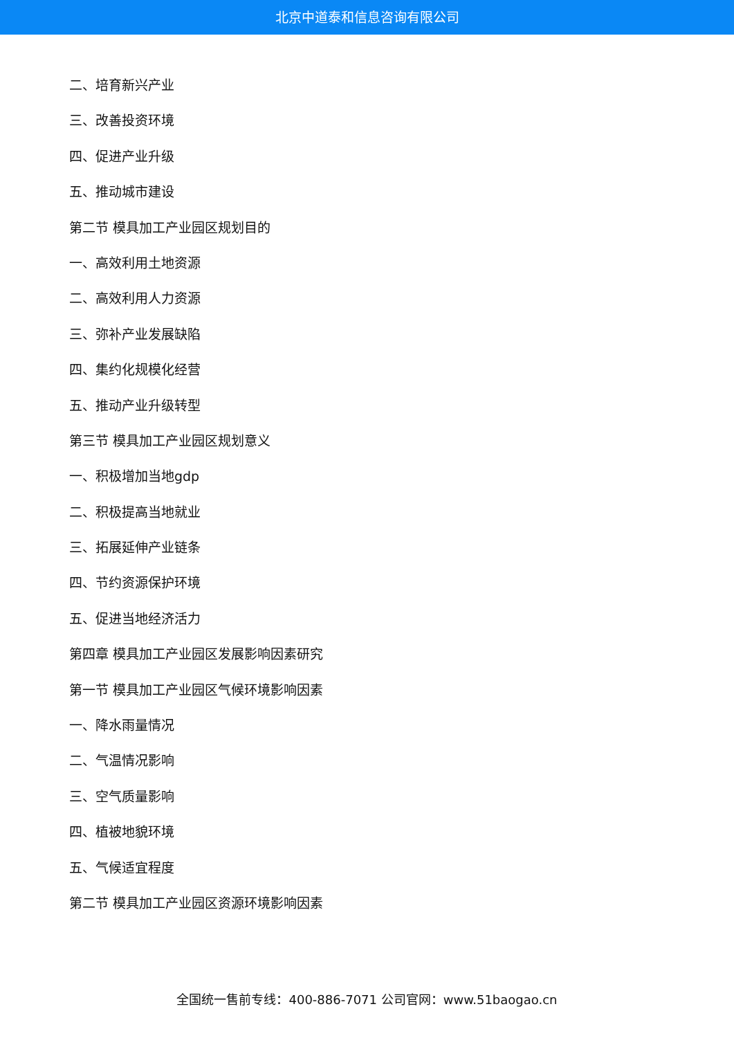北京中道泰和信息咨询有限公司
二、培育新兴产业
三、改善投资环境
四、促进产业升级
五、推动城市建设
第二节 模具加工产业园区规划目的
一、高效利用土地资源
二、高效利用人力资源
三、弥补产业发展缺陷
四、集约化规模化经营
五、推动产业升级转型
第三节 模具加工产业园区规划意义
一、积极增加当地gdp
二、积极提高当地就业
三、拓展延伸产业链条
四、节约资源保护环境
五、促进当地经济活力
第四章 模具加工产业园区发展影响因素研究
第一节 模具加工产业园区气候环境影响因素
一、降水雨量情况
二、气温情况影响
三、空气质量影响
四、植被地貌环境
五、气候适宜程度
第二节 模具加工产业园区资源环境影响因素
全国统一售前专线：400-886-7071 公司官网：www.51baogao.cn